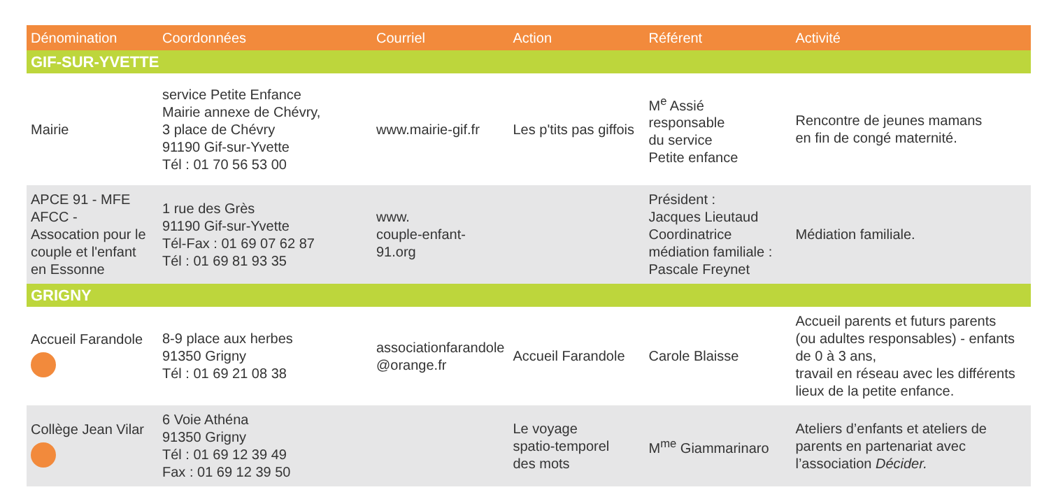| Dénomination | Coordonnées | Courriel | Action | Référent | Activité |
| --- | --- | --- | --- | --- | --- |
| GIF-SUR-YVETTE | | | | | |
| Mairie | service Petite Enfance Mairie annexe de Chévry, 3 place de Chévry 91190 Gif-sur-Yvette Tél : 01 70 56 53 00 | www.mairie-gif.fr | Les p'tits pas giffois | M<sup>e</sup> Assié responsable du service Petite enfance | Rencontre de jeunes mamans en fin de congé maternité. |
| APCE 91 - MFE AFCC - Assocation pour le couple et l'enfant en Essonne | 1 rue des Grès 91190 Gif-sur-Yvette Tél-Fax : 01 69 07 62 87 Tél : 01 69 81 93 35 | www. couple-enfant-91.org | | Président : Jacques Lieutaud Coordinatrice médiation familiale : Pascale Freynet | Médiation familiale. |
| GRIGNY | | | | | |
| Accueil Farandole | 8-9 place aux herbes 91350 Grigny Tél : 01 69 21 08 38 | associationfarandole @orange.fr | Accueil Farandole | Carole Blaisse | Accueil parents et futurs parents (ou adultes responsables) - enfants de 0 à 3 ans, travail en réseau avec les différents lieux de la petite enfance. |
| Collège Jean Vilar | 6 Voie Athéna 91350 Grigny Tél : 01 69 12 39 49 Fax : 01 69 12 39 50 | | Le voyage spatio-temporel des mots | M<sup>me</sup> Giammarinaro | Ateliers d’enfants et ateliers de parents en partenariat avec l’association Décider. |